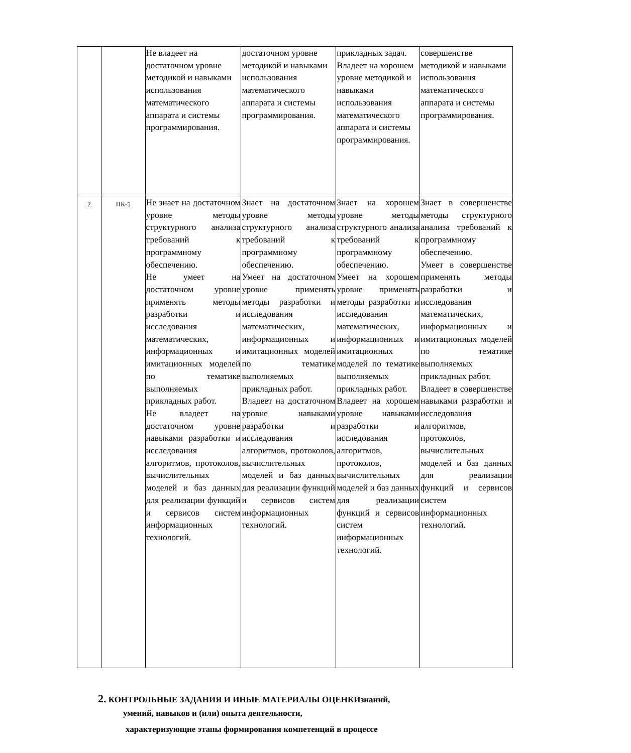| | | Не владеет на достаточном уровне методикой и навыками использования математического аппарата и системы программирования. | достаточном уровне методикой и навыками использования математического аппарата и системы программирования. | прикладных задач. Владеет на хорошем уровне методикой и навыками использования математического аппарата и системы программирования. | совершенстве методикой и навыками использования математического аппарата и системы программирования. |
| 2 | ПК-5 | Не знает на достаточном уровне методы структурного анализа требований к программному обеспечению. Не умеет на достаточном уровне применять методы разработки и исследования математических, информационных и имитационных моделей по тематике выполняемых прикладных работ. Не владеет на достаточном уровне навыками разработки и исследования алгоритмов, протоколов, вычислительных моделей и баз данных для реализации функций и сервисов систем информационных технологий. | Знает на достаточном уровне методы структурного анализа требований к программному обеспечению. Умеет на достаточном уровне применять методы разработки и исследования математических, информационных и имитационных моделей по тематике выполняемых прикладных работ. Владеет на достаточном уровне навыками разработки и исследования алгоритмов, протоколов, вычислительных моделей и баз данных для реализации функций и сервисов систем информационных технологий. | Знает на хорошем уровне методы структурного анализа требований к программному обеспечению. Умеет на хорошем уровне применять методы разработки и исследования математических, информационных и имитационных моделей по тематике выполняемых прикладных работ. Владеет на хорошем уровне навыками разработки и исследования алгоритмов, протоколов, вычислительных моделей и баз данных для реализации функций и сервисов систем информационных технологий. | Знает в совершенстве методы структурного анализа требований к программному обеспечению. Умеет в совершенстве применять методы разработки и исследования математических, информационных и имитационных моделей по тематике выполняемых прикладных работ. Владеет в совершенстве навыками разработки и исследования алгоритмов, протоколов, вычислительных моделей и баз данных для реализации функций и сервисов систем информационных технологий. |
2. КОНТРОЛЬНЫЕ ЗАДАНИЯ И ИНЫЕ МАТЕРИАЛЫ ОЦЕНКИзнаний,
умений, навыков и (или) опыта деятельности,
характеризующие этапы формирования компетенций в процессе